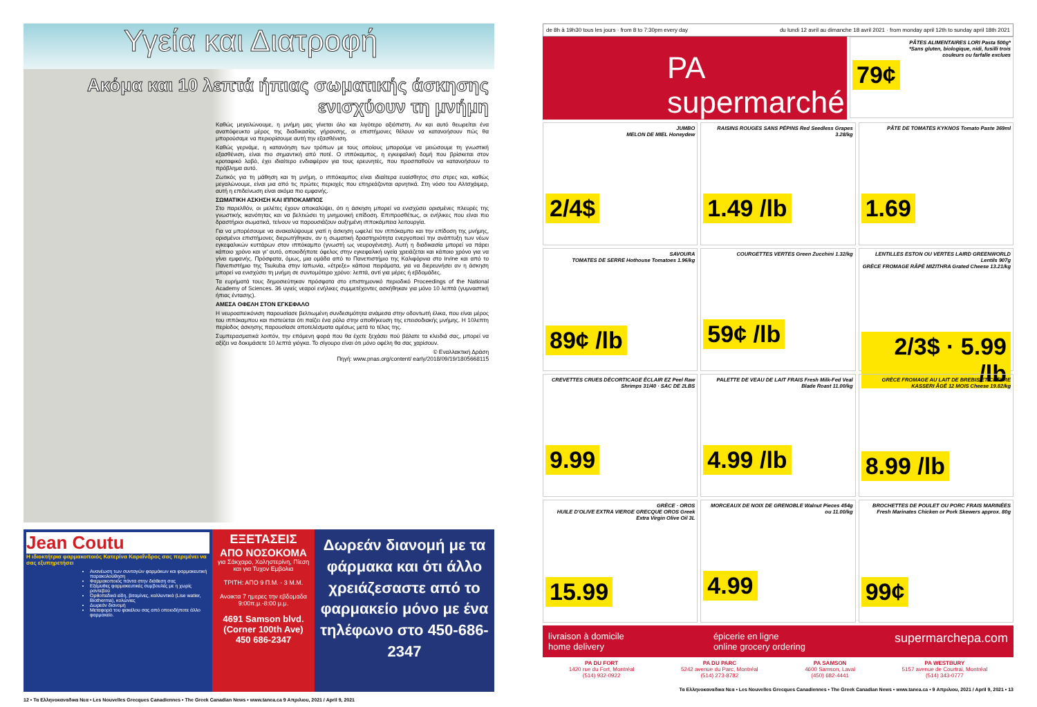Υγεία και Διατροφή
Ακόμα και 10 λεπτά ήπιας σωματικής άσκησης ενισχύουν τη μνήμη
Καθώς μεγαλώνουμε, η μνήμη μας γίνεται όλο και λιγότερο αξιόπιστη. Αν και αυτό θεωρείται ένα αναπόφευκτο μέρος της διαδικασίας γήρανσης, οι επιστήμονες θέλουν να κατανοήσουν πώς θα μπορούσαμε να περιορίσουμε αυτή την εξασθένιση.
Καθώς γερνάμε, η κατανόηση των τρόπων με τους οποίους μπορούμε να μειώσουμε τη γνωστική εξασθένιση, είναι πιο σημαντική από ποτέ. Ο ιππόκαμπος, η εγκεφαλική δομή που βρίσκεται στον κροταφικό λοβό, έχει ιδιαίτερο ενδιαφέρον για τους ερευνητές, που προσπαθούν να κατανοήσουν το πρόβλημα αυτό.
Ζωτικός για τη μάθηση και τη μνήμη, ο ιππόκαμπος είναι ιδιαίτερα ευαίσθητος στο στρες και, καθώς μεγαλώνουμε, είναι μια από τις πρώτες περιοχές που επηρεάζονται αρνητικά. Στη νόσο του Αλτσχάιμερ, αυτή η επιδείνωση είναι ακόμα πιο εμφανής.
ΣΩΜΑΤΙΚΗ ΑΣΚΗΣΗ ΚΑΙ ΙΠΠΟΚΑΜΠΟΣ
Στο παρελθόν, οι μελέτες έχουν αποκαλύψει, ότι η άσκηση μπορεί να ενισχύσει ορισμένες πλευρές της γνωστικής ικανότητας και να βελτιώσει τη μνημονική επίδοση. Επιπροσθέτως, οι ενήλικες που είναι πιο δραστήριοι σωματικά, τείνουν να παρουσιάζουν αυξημένη ιπποκάμπεια λειτουργία.
Για να μπορέσουμε να ανακαλύψουμε γιατί η άσκηση ωφελεί τον ιππόκαμπο και την επίδοση της μνήμης, ορισμένοι επιστήμονες διερωτήθηκαν, αν η σωματική δραστηριότητα ενεργοποιεί την ανάπτυξη των νέων εγκεφαλικών κυττάρων στον ιππόκαμπο (γνωστή ως νευρογένεση). Αυτή η διαδικασία μπορεί να πάρει κάποιο χρόνο και γι' αυτό, οποιοδήποτε όφελος στην εγκεφαλική υγεία χρειάζεται και κάποιο χρόνο για να γίνει εμφανής. Πρόσφατα, όμως, μια ομάδα από το Πανεπιστήμιο της Καλιφόρνια στο Irvine και από το Πανεπιστήμιο της Tsukuba στην Ιαπωνία, «έτρεξε» κάποια πειράματα, για να διερευνήσει αν η άσκηση μπορεί να ενισχύσει τη μνήμη σε συντομότερο χρόνο: λεπτά, αντί για μέρες ή εβδομάδες.
Τα ευρήματά τους δημοσιεύτηκαν πρόσφατα στο επιστημονικό περιοδικό Proceedings of the National Academy of Sciences. 36 υγιείς νεαροί ενήλικες συμμετέχοντες ασκήθηκαν για μόνο 10 λεπτά (γυμναστική ήπιας έντασης).
ΑΜΕΣΑ ΟΦΕΛΗ ΣΤΟΝ ΕΓΚΕΦΑΛΟ
Η νευροαπεικόνιση παρουσίασε βελτιωμένη συνδεσιμότητα ανάμεσα στην οδοντωτή έλικα, που είναι μέρος του ιππόκαμπου και πιστεύεται ότι παίζει ένα ρόλο στην αποθήκευση της επεισοδιακής μνήμης. Η 10λεπτη περίοδος άσκησης παρουσίασε αποτελέσματα αμέσως μετά το τέλος της.
Συμπερασματικά λοιπόν, την επόμενη φορά που θα έχετε ξεχάσει πού βάλατε τα κλειδιά σας, μπορεί να αξίζει να δοκιμάσετε 10 λεπτά γιόγκα. Το σίγουρο είναι ότι μόνο οφέλη θα σας χαρίσουν.
© Εναλλακτική Δράση
Πηγή: www.pnas.org/content/ early/2018/09/19/1805668115
Jean Coutu
Η ιδιοκτήτρια φαρμακοποιός Κατερίνα Καραΐνδρος σας περιμένει να σας εξυπηρετήσει
Ανανέωση των συνταγών φαρμάκων και φαρμακευτική παρακολούθηση
Φαρμακοποιός πάντα στην διάθεση σας
Εξέμυθες φαρμακευτικές συμβουλές με η χωρίς ραντεβού
Ορθοπεδικά είδη, βιταμίνες, καλλυντικά (Lise watier, Biotherma), κολώνιες
Δωρεάν διανομή
Μεταφορά του φακέλου σας από οποιοδήποτε άλλο φαρμακείο.
ΕΞΕΤΑΣΕΙΣ
ΑΠΟ ΝΟΣΟΚΟΜΑ
για Σάκχαρο, Χοληστερίνη, Πίεση και για Τυχον Εμβολια
ΤΡΙΤΗ: ΑΠΟ 9 Π.Μ. - 3 Μ.Μ.
Ανοικτα 7 ημερες την εβδομαδα
9:00π.μ.-8:00 μ.μ.
4691 Samson blvd. (Corner 100th Ave) 450 686-2347
Δωρεάν διανομή με τα φάρμακα και ότι άλλο χρειάζεσαστε από το φαρμακείο μόνο με ένα τηλέφωνο στο 450-686-2347
12 • Τα Ελληνοκαναδικα Νεα • Les Nouvelles Grecques Canadiennes • The Greek Canadian News • www.tanea.ca 9 Απριλιου, 2021 / April 9, 2021
de 8h à 19h30 tous les jours · from 8 to 7:30pm every day du lundi 12 avril au dimanche 18 avril 2021 · from monday april 12th to sunday april 18th 2021
PA supermarché
79¢ PÂTES ALIMENTAIRES LORI Pasta 500g*
*Sans gluten, biologique, nidi, fusilli trois couleurs ou farfalle exclues
JUMBO
MELON DE MIEL Honeydew 2/4$
RAISINS ROUGES SANS PÉPINS Red Seedless Grapes 3.28/kg 1.49 /lb
PÂTE DE TOMATES KYKNOS Tomato Paste 369ml 1.69
SAVOURA
TOMATES DE SERRE Hothouse Tomatoes 1.96/kg 89¢ /lb
COURGETTES VERTES Green Zucchini 1.32/kg 59¢ /lb
LENTILLES ESTON OU VERTES LAIRD GREENWORLD Lentils 907g
GRÈCE FROMAGE RÂPÉ MIZITHRA Grated Cheese 13.21/kg 2/3$ · 5.99 /lb
CREVETTES CRUES DÉCORTICAGE ÉCLAIR EZ Peel Raw Shrimps 31/40 · SAC DE 2LBS 9.99
PALETTE DE VEAU DE LAIT FRAIS Fresh Milk-Fed Veal Blade Roast 11.00/kg 4.99 /lb
GRÈCE FROMAGE AU LAIT DE BREBIS ET CHÈVRE KASSERI ÂGÉ 12 MOIS Cheese 19.82/kg 8.99 /lb
GRÈCE · OROS
HUILE D'OLIVE EXTRA VIERGE GRECQUE OROS Greek Extra Virgin Olive Oil 3L 15.99
MORCEAUX DE NOIX DE GRENOBLE Walnut Pieces 454g ou 11.00/kg 4.99
BROCHETTES DE POULET OU PORC FRAIS MARINÉES Fresh Marinates Chicken or Pork Skewers approx. 80g 99¢
livraison à domicile
home delivery épicerie en ligne
online grocery ordering supermarchepa.com
PA DU FORT
1420 rue du Fort, Montréal
(514) 932-0922 PA DU PARC
5242 avenue du Parc, Montréal
(514) 273-8782 PA SAMSON
4600 Samson, Laval
(450) 682-4441 PA WESTBURY
5157 avenue de Courtrai, Montréal
(514) 343-0777
Τα Ελληνοκαναδικα Νεα • Les Nouvelles Grecques Canadiennes • The Greek Canadian News • www.tanea.ca • 9 Απριλιου, 2021 / April 9, 2021 • 13